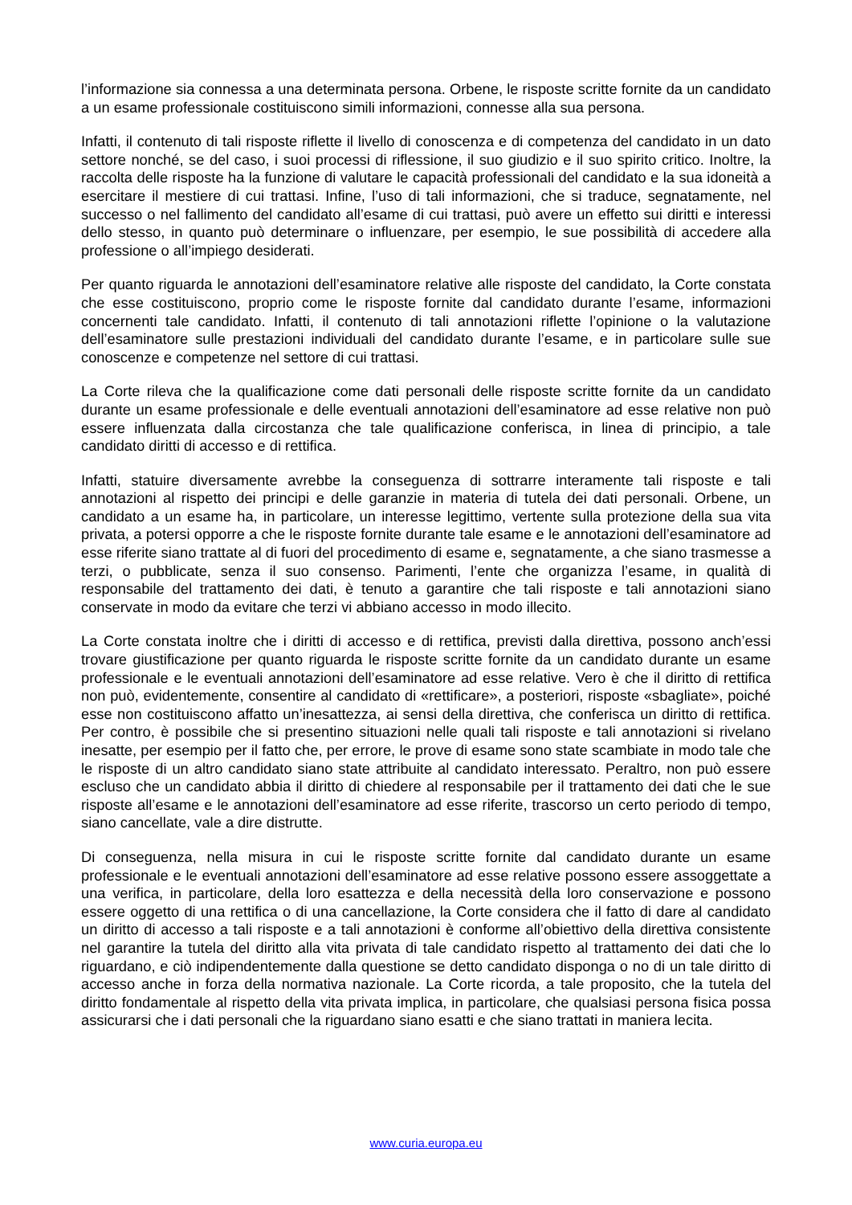l’informazione sia connessa a una determinata persona. Orbene, le risposte scritte fornite da un candidato a un esame professionale costituiscono simili informazioni, connesse alla sua persona.
Infatti, il contenuto di tali risposte riflette il livello di conoscenza e di competenza del candidato in un dato settore nonché, se del caso, i suoi processi di riflessione, il suo giudizio e il suo spirito critico. Inoltre, la raccolta delle risposte ha la funzione di valutare le capacità professionali del candidato e la sua idoneità a esercitare il mestiere di cui trattasi. Infine, l’uso di tali informazioni, che si traduce, segnatamente, nel successo o nel fallimento del candidato all’esame di cui trattasi, può avere un effetto sui diritti e interessi dello stesso, in quanto può determinare o influenzare, per esempio, le sue possibilità di accedere alla professione o all’impiego desiderati.
Per quanto riguarda le annotazioni dell’esaminatore relative alle risposte del candidato, la Corte constata che esse costituiscono, proprio come le risposte fornite dal candidato durante l’esame, informazioni concernenti tale candidato. Infatti, il contenuto di tali annotazioni riflette l’opinione o la valutazione dell’esaminatore sulle prestazioni individuali del candidato durante l’esame, e in particolare sulle sue conoscenze e competenze nel settore di cui trattasi.
La Corte rileva che la qualificazione come dati personali delle risposte scritte fornite da un candidato durante un esame professionale e delle eventuali annotazioni dell’esaminatore ad esse relative non può essere influenzata dalla circostanza che tale qualificazione conferisca, in linea di principio, a tale candidato diritti di accesso e di rettifica.
Infatti, statuire diversamente avrebbe la conseguenza di sottrarre interamente tali risposte e tali annotazioni al rispetto dei principi e delle garanzie in materia di tutela dei dati personali. Orbene, un candidato a un esame ha, in particolare, un interesse legittimo, vertente sulla protezione della sua vita privata, a potersi opporre a che le risposte fornite durante tale esame e le annotazioni dell’esaminatore ad esse riferite siano trattate al di fuori del procedimento di esame e, segnatamente, a che siano trasmesse a terzi, o pubblicate, senza il suo consenso. Parimenti, l’ente che organizza l’esame, in qualità di responsabile del trattamento dei dati, è tenuto a garantire che tali risposte e tali annotazioni siano conservate in modo da evitare che terzi vi abbiano accesso in modo illecito.
La Corte constata inoltre che i diritti di accesso e di rettifica, previsti dalla direttiva, possono anch’essi trovare giustificazione per quanto riguarda le risposte scritte fornite da un candidato durante un esame professionale e le eventuali annotazioni dell’esaminatore ad esse relative. Vero è che il diritto di rettifica non può, evidentemente, consentire al candidato di «rettificare», a posteriori, risposte «sbagliate», poiché esse non costituiscono affatto un’inesattezza, ai sensi della direttiva, che conferisca un diritto di rettifica. Per contro, è possibile che si presentino situazioni nelle quali tali risposte e tali annotazioni si rivelano inesatte, per esempio per il fatto che, per errore, le prove di esame sono state scambiate in modo tale che le risposte di un altro candidato siano state attribuite al candidato interessato. Peraltro, non può essere escluso che un candidato abbia il diritto di chiedere al responsabile per il trattamento dei dati che le sue risposte all’esame e le annotazioni dell’esaminatore ad esse riferite, trascorso un certo periodo di tempo, siano cancellate, vale a dire distrutte.
Di conseguenza, nella misura in cui le risposte scritte fornite dal candidato durante un esame professionale e le eventuali annotazioni dell’esaminatore ad esse relative possono essere assoggettate a una verifica, in particolare, della loro esattezza e della necessità della loro conservazione e possono essere oggetto di una rettifica o di una cancellazione, la Corte considera che il fatto di dare al candidato un diritto di accesso a tali risposte e a tali annotazioni è conforme all’obiettivo della direttiva consistente nel garantire la tutela del diritto alla vita privata di tale candidato rispetto al trattamento dei dati che lo riguardano, e ciò indipendentemente dalla questione se detto candidato disponga o no di un tale diritto di accesso anche in forza della normativa nazionale. La Corte ricorda, a tale proposito, che la tutela del diritto fondamentale al rispetto della vita privata implica, in particolare, che qualsiasi persona fisica possa assicurarsi che i dati personali che la riguardano siano esatti e che siano trattati in maniera lecita.
www.curia.europa.eu